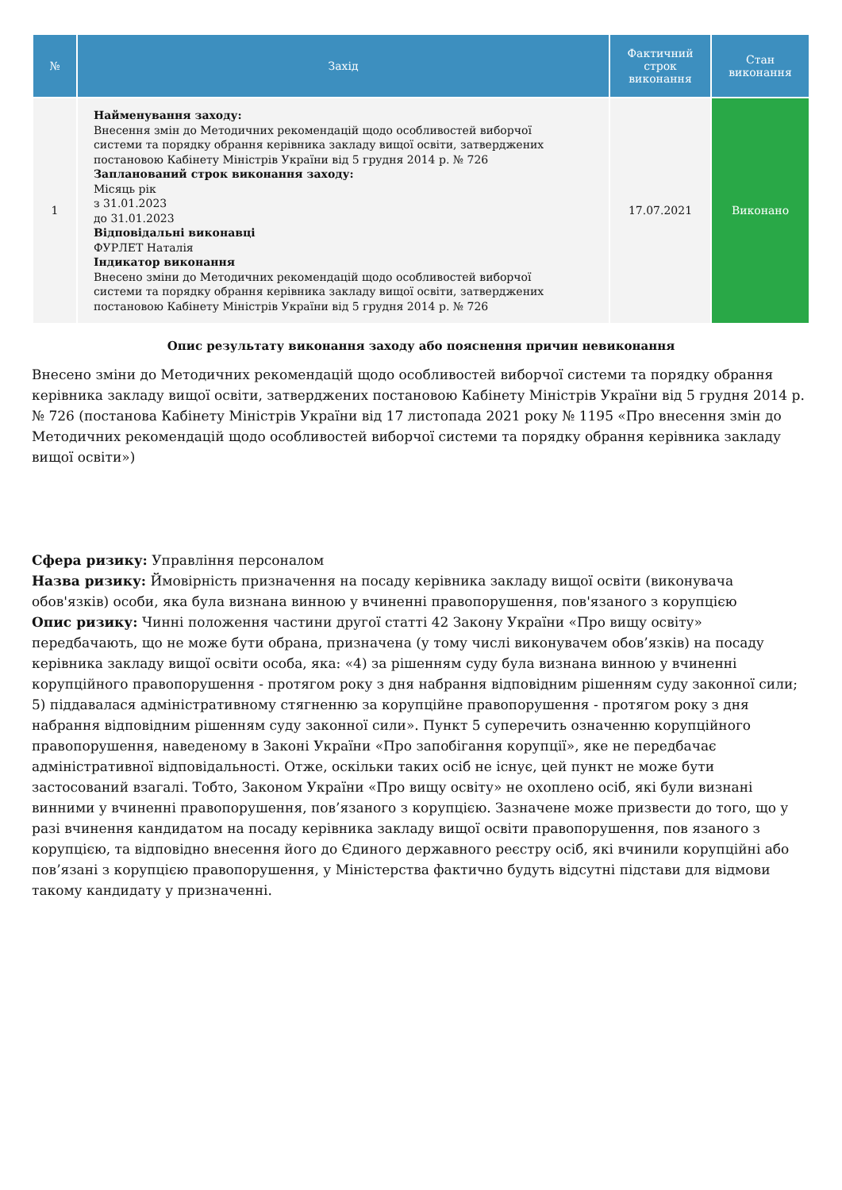| № | Захід | Фактичний строк виконання | Стан виконання |
| --- | --- | --- | --- |
| 1 | Найменування заходу: Внесення змін до Методичних рекомендацій щодо особливостей виборчої системи та порядку обрання керівника закладу вищої освіти, затверджених постановою Кабінету Міністрів України від 5 грудня 2014 р. № 726 Запланований строк виконання заходу: Місяць рік з 31.01.2023 до 31.01.2023 Відповідальні виконавці ФУРЛЕТ Наталія Індикатор виконання Внесено зміни до Методичних рекомендацій щодо особливостей виборчої системи та порядку обрання керівника закладу вищої освіти, затверджених постановою Кабінету Міністрів України від 5 грудня 2014 р. № 726 | 17.07.2021 | Виконано |
Опис результату виконання заходу або пояснення причин невиконання
Внесено зміни до Методичних рекомендацій щодо особливостей виборчої системи та порядку обрання керівника закладу вищої освіти, затверджених постановою Кабінету Міністрів України від 5 грудня 2014 р. № 726 (постанова Кабінету Міністрів України від 17 листопада 2021 року № 1195 «Про внесення змін до Методичних рекомендацій щодо особливостей виборчої системи та порядку обрання керівника закладу вищої освіти»)
Сфера ризику: Управління персоналом
Назва ризику: Ймовірність призначення на посаду керівника закладу вищої освіти (виконувача обов'язків) особи, яка була визнана винною у вчиненні правопорушення, пов'язаного з корупцією
Опис ризику: Чинні положення частини другої статті 42 Закону України «Про вищу освіту» передбачають, що не може бути обрана, призначена (у тому числі виконувачем обов’язків) на посаду керівника закладу вищої освіти особа, яка: «4) за рішенням суду була визнана винною у вчиненні корупційного правопорушення - протягом року з дня набрання відповідним рішенням суду законної сили; 5) піддавалася адміністративному стягненню за корупційне правопорушення - протягом року з дня набрання відповідним рішенням суду законної сили». Пункт 5 суперечить означенню корупційного правопорушення, наведеному в Законі України «Про запобігання корупції», яке не передбачає адміністративної відповідальності. Отже, оскільки таких осіб не існує, цей пункт не може бути застосований взагалі. Тобто, Законом України «Про вищу освіту» не охоплено осіб, які були визнані винними у вчиненні правопорушення, пов’язаного з корупцією. Зазначене може призвести до того, що у разі вчинення кандидатом на посаду керівника закладу вищої освіти правопорушення, пов язаного з корупцією, та відповідно внесення його до Єдиного державного реєстру осіб, які вчинили корупційні або пов’язані з корупцією правопорушення, у Міністерства фактично будуть відсутні підстави для відмови такому кандидату у призначенні.